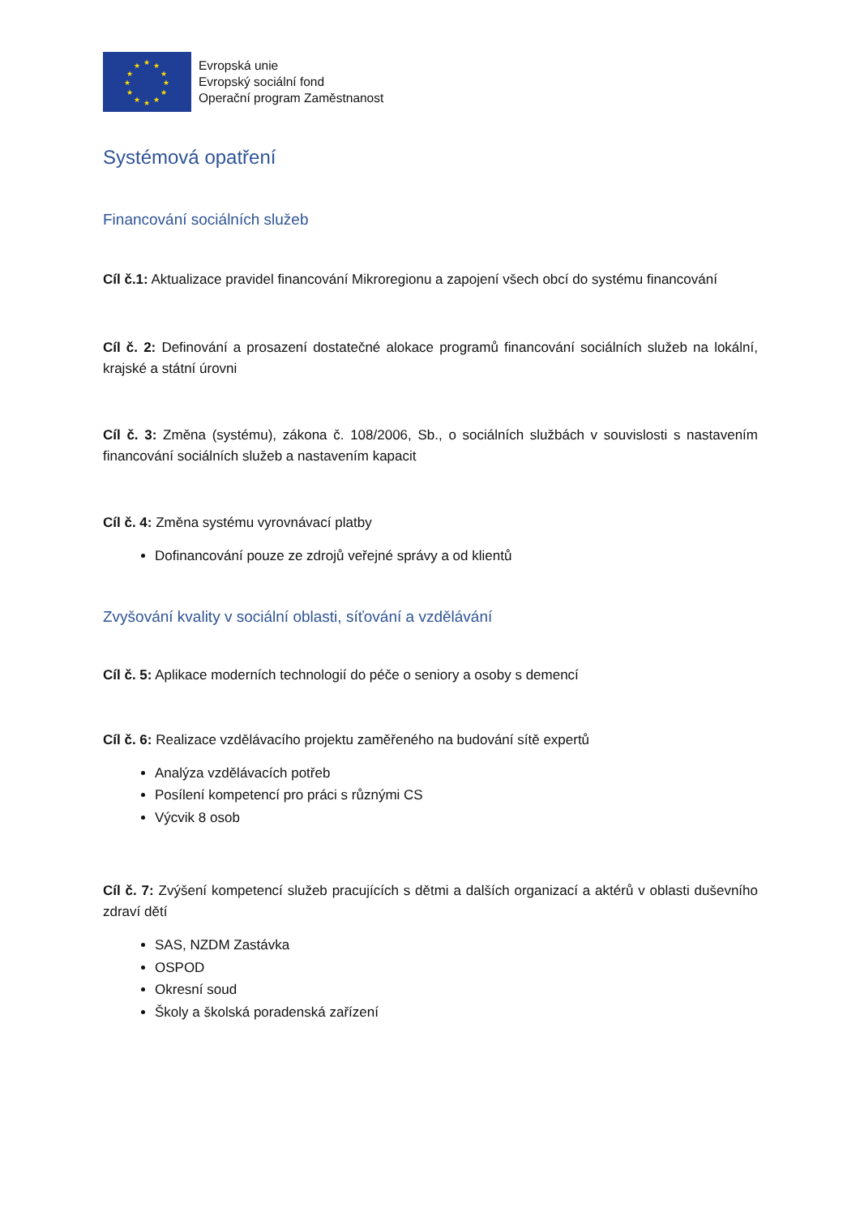★ ★
★
★
★
★ ★ ★
★
★
★
★
Evropská unie
Evropský sociální fond
Operační program Zaměstnanost
Systémová opatření
Financování sociálních služeb
Cíl č.1: Aktualizace pravidel financování Mikroregionu a zapojení všech obcí do systému financování
Cíl č. 2: Definování a prosazení dostatečné alokace programů financování sociálních služeb na lokální, krajské a státní úrovni
Cíl č. 3: Změna (systému), zákona č. 108/2006, Sb., o sociálních službách v souvislosti s nastavením financování sociálních služeb a nastavením kapacit
Cíl č. 4: Změna systému vyrovnávací platby
Dofinancování pouze ze zdrojů veřejné správy a od klientů
Zvyšování kvality v sociální oblasti, síťování a vzdělávání
Cíl č. 5: Aplikace moderních technologií do péče o seniory a osoby s demencí
Cíl č. 6: Realizace vzdělávacího projektu zaměřeného na budování sítě expertů
Analýza vzdělávacích potřeb
Posílení kompetencí pro práci s různými CS
Výcvik 8 osob
Cíl č. 7: Zvýšení kompetencí služeb pracujících s dětmi a dalších organizací a aktérů v oblasti duševního zdraví dětí
SAS, NZDM Zastávka
OSPOD
Okresní soud
Školy a školská poradenská zařízení